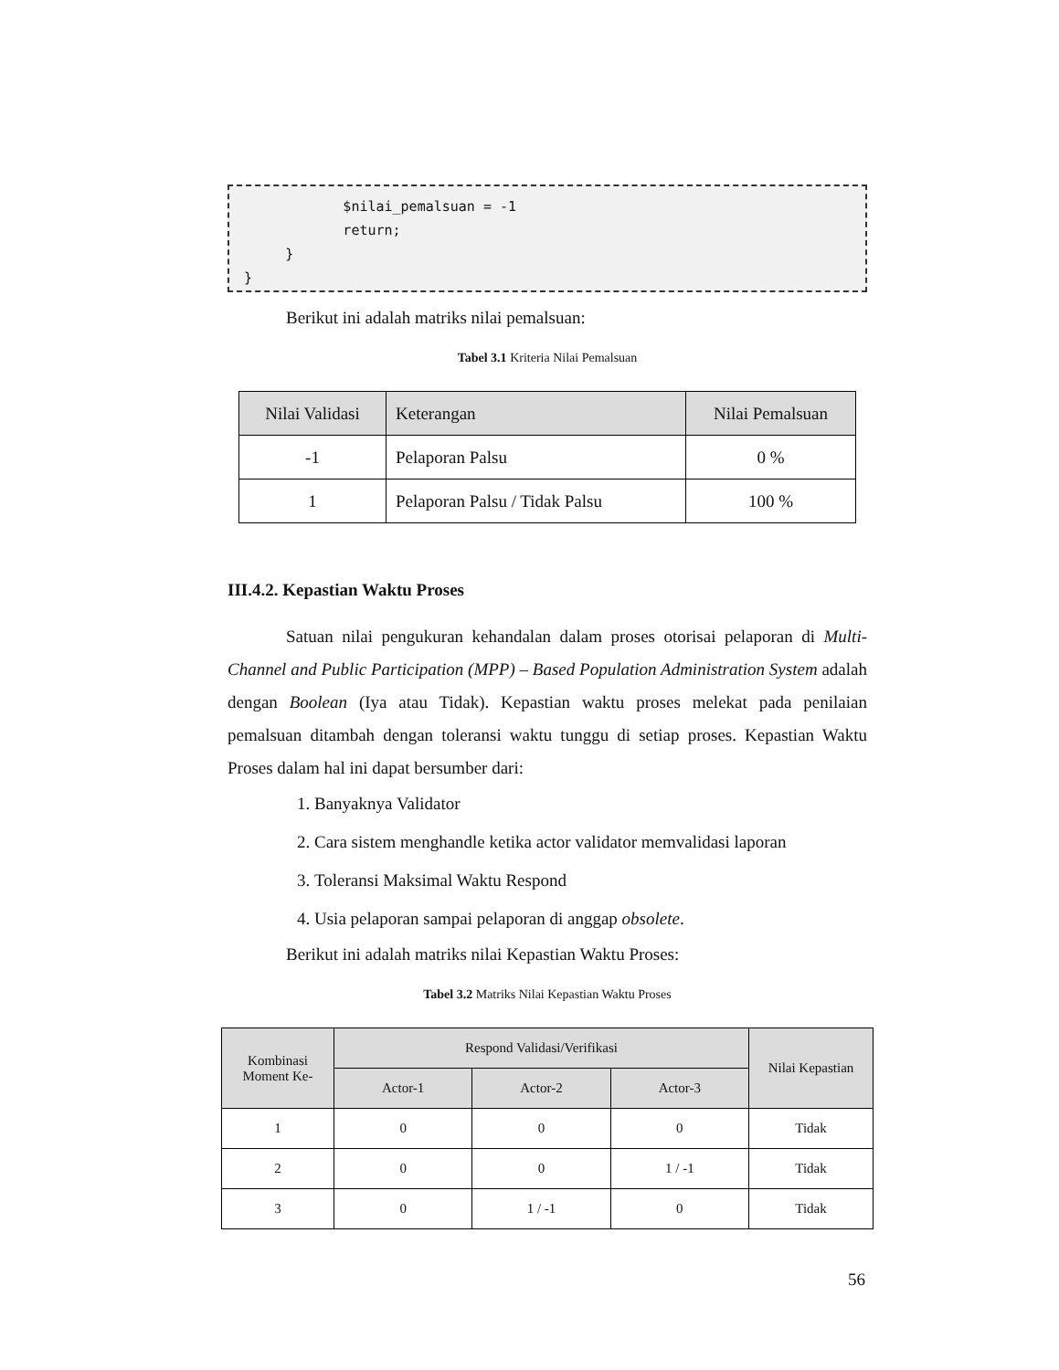$nilai_pemalsuan = -1 return; } }
Berikut ini adalah matriks nilai pemalsuan:
Tabel 3.1 Kriteria Nilai Pemalsuan
| Nilai Validasi | Keterangan | Nilai Pemalsuan |
| --- | --- | --- |
| -1 | Pelaporan Palsu | 0 % |
| 1 | Pelaporan Palsu / Tidak Palsu | 100 % |
III.4.2. Kepastian Waktu Proses
Satuan nilai pengukuran kehandalan dalam proses otorisai pelaporan di Multi-Channel and Public Participation (MPP) – Based Population Administration System adalah dengan Boolean (Iya atau Tidak). Kepastian waktu proses melekat pada penilaian pemalsuan ditambah dengan toleransi waktu tunggu di setiap proses. Kepastian Waktu Proses dalam hal ini dapat bersumber dari:
1. Banyaknya Validator
2. Cara sistem menghandle ketika actor validator memvalidasi laporan
3. Toleransi Maksimal Waktu Respond
4. Usia pelaporan sampai pelaporan di anggap obsolete.
Berikut ini adalah matriks nilai Kepastian Waktu Proses:
Tabel 3.2 Matriks Nilai Kepastian Waktu Proses
| Kombinasi Moment Ke- | Respond Validasi/Verifikasi | | | Nilai Kepastian |
| --- | --- | --- | --- | --- |
| | Actor-1 | Actor-2 | Actor-3 | |
| 1 | 0 | 0 | 0 | Tidak |
| 2 | 0 | 0 | 1 / -1 | Tidak |
| 3 | 0 | 1 / -1 | 0 | Tidak |
56